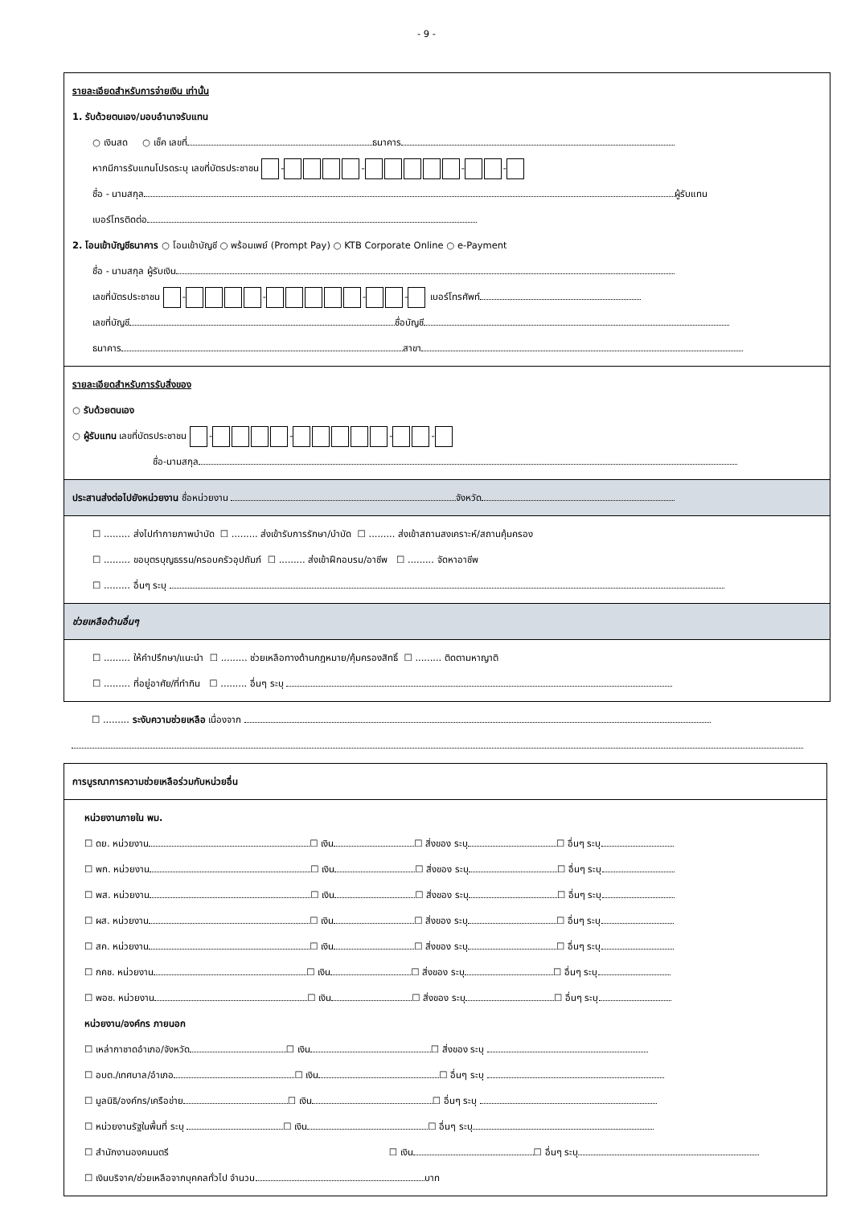- 9 -
รายละเอียดสำหรับการจ่ายเงิน เท่านั้น
1. รับด้วยตนเอง/มอบอำนาจรับแทน
○ เงินสด ○ เช็ค เลขที่ ธนาคาร
หากมีการรับแทนโปรดระบุ เลขที่บัตรประชาชน - - - -
ชื่อ - นามสกุล ผู้รับแทน
เบอร์โทรติดต่อ
2. โอนเข้าบัญชีธนาคาร ○ โอนเข้าบัญชี ○ พร้อมเพย์ (Prompt Pay) ○ KTB Corporate Online ○ e-Payment
ชื่อ - นามสกุล ผู้รับเงิน
เลขที่บัตรประชาชน - - - - เบอร์โทรศัพท์
เลขที่บัญชี ชื่อบัญชี
ธนาคาร สาขา
รายละเอียดสำหรับการรับสิ่งของ
○ รับด้วยตนเอง
○ ผู้รับแทน เลขที่บัตรประชาชน - - - -
ชื่อ-นามสกุล
ประสานส่งต่อไปยังหน่วยงาน ชื่อหน่วยงาน จังหวัด
☐ ......... ส่งไปทำกายภาพบำบัด ☐ ......... ส่งเข้ารับการรักษา/บำบัด ☐ ......... ส่งเข้าสถานสงเคราะห์/สถานคุ้มครอง
☐ ......... ขอบุตรบุญธรรม/ครอบครัวอุปถัมภ์ ☐ ......... ส่งเข้าฝึกอบรม/อาชีพ ☐ ......... จัดหาอาชีพ
☐ ......... อื่นๆ ระบุ
ช่วยเหลือด้านอื่นๆ
☐ ......... ให้คำปรึกษา/แนะนำ ☐ ......... ช่วยเหลือทางด้านกฎหมาย/คุ้มครองสิทธิ์ ☐ ......... ติดตามหาญาติ
☐ ......... ที่อยู่อาศัย/ที่ทำกิน ☐ ......... อื่นๆ ระบุ
☐ ......... ระงับความช่วยเหลือ เนื่องจาก
การบูรณาการความช่วยเหลือร่วมกับหน่วยอื่น
หน่วยงานภายใน พม.
☐ ดย. หน่วยงาน ☐ เงิน ☐ สิ่งของ ระบุ ☐ อื่นๆ ระบุ
☐ พก. หน่วยงาน ☐ เงิน ☐ สิ่งของ ระบุ ☐ อื่นๆ ระบุ
☐ พส. หน่วยงาน ☐ เงิน ☐ สิ่งของ ระบุ ☐ อื่นๆ ระบุ
☐ ผส. หน่วยงาน ☐ เงิน ☐ สิ่งของ ระบุ ☐ อื่นๆ ระบุ
☐ สค. หน่วยงาน ☐ เงิน ☐ สิ่งของ ระบุ ☐ อื่นๆ ระบุ
☐ กคช. หน่วยงาน ☐ เงิน ☐ สิ่งของ ระบุ ☐ อื่นๆ ระบุ
☐ พอช. หน่วยงาน ☐ เงิน ☐ สิ่งของ ระบุ ☐ อื่นๆ ระบุ
หน่วยงาน/องค์กร ภายนอก
☐ เหล่ากาชาดอำเภอ/จังหวัด ☐ เงิน ☐ สิ่งของ ระบุ
☐ อบต./เทศบาล/อำเภอ ☐ เงิน ☐ อื่นๆ ระบุ
☐ มูลนิธิ/องค์กร/เครือข่าย ☐ เงิน ☐ อื่นๆ ระบุ
☐ หน่วยงานรัฐในพื้นที่ ระบุ ☐ เงิน ☐ อื่นๆ ระบุ
☐ สำนักงานองคมนตรี ☐ เงิน ☐ อื่นๆ ระบุ
☐ เงินบริจาค/ช่วยเหลือจากบุคคลทั่วไป จำนวน บาท